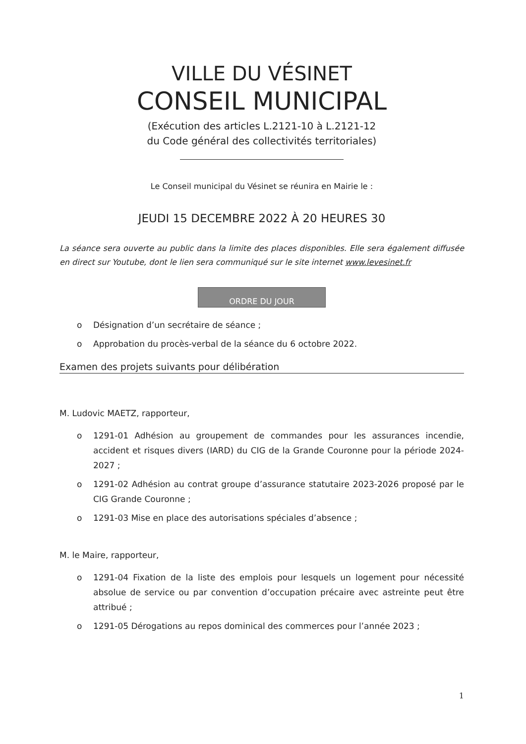VILLE DU VÉSINET
CONSEIL MUNICIPAL
(Exécution des articles L.2121-10 à L.2121-12
du Code général des collectivités territoriales)
Le Conseil municipal du Vésinet se réunira en Mairie le :
JEUDI 15 DECEMBRE 2022 À 20 HEURES 30
La séance sera ouverte au public dans la limite des places disponibles. Elle sera également diffusée en direct sur Youtube, dont le lien sera communiqué sur le site internet www.levesinet.fr
ORDRE DU JOUR
o Désignation d’un secrétaire de séance ;
o Approbation du procès-verbal de la séance du 6 octobre 2022.
Examen des projets suivants pour délibération
M. Ludovic MAETZ, rapporteur,
o 1291-01 Adhésion au groupement de commandes pour les assurances incendie, accident et risques divers (IARD) du CIG de la Grande Couronne pour la période 2024-2027 ;
o 1291-02 Adhésion au contrat groupe d’assurance statutaire 2023-2026 proposé par le CIG Grande Couronne ;
o 1291-03 Mise en place des autorisations spéciales d’absence ;
M. le Maire, rapporteur,
o 1291-04 Fixation de la liste des emplois pour lesquels un logement pour nécessité absolue de service ou par convention d’occupation précaire avec astreinte peut être attribué ;
o 1291-05 Dérogations au repos dominical des commerces pour l’année 2023 ;
1